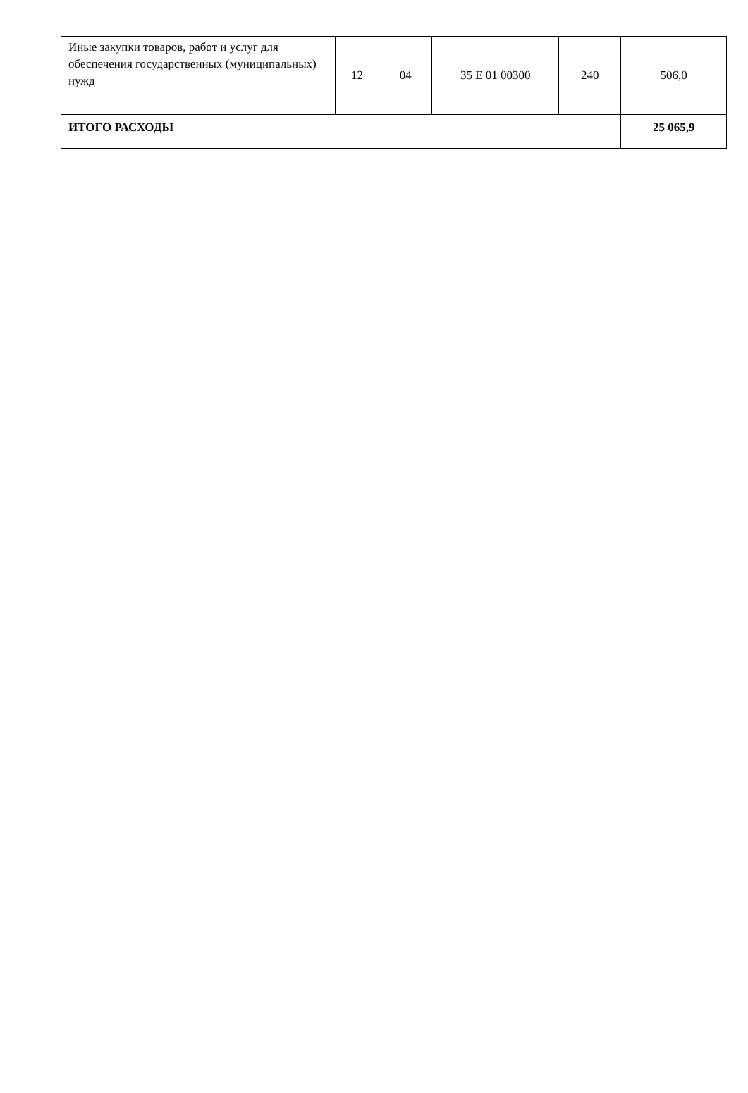| Иные закупки товаров, работ и услуг для обеспечения государственных (муниципальных) нужд | 12 | 04 | 35 Е 01 00300 | 240 | 506,0 |
| ИТОГО РАСХОДЫ | | | | | 25 065,9 |